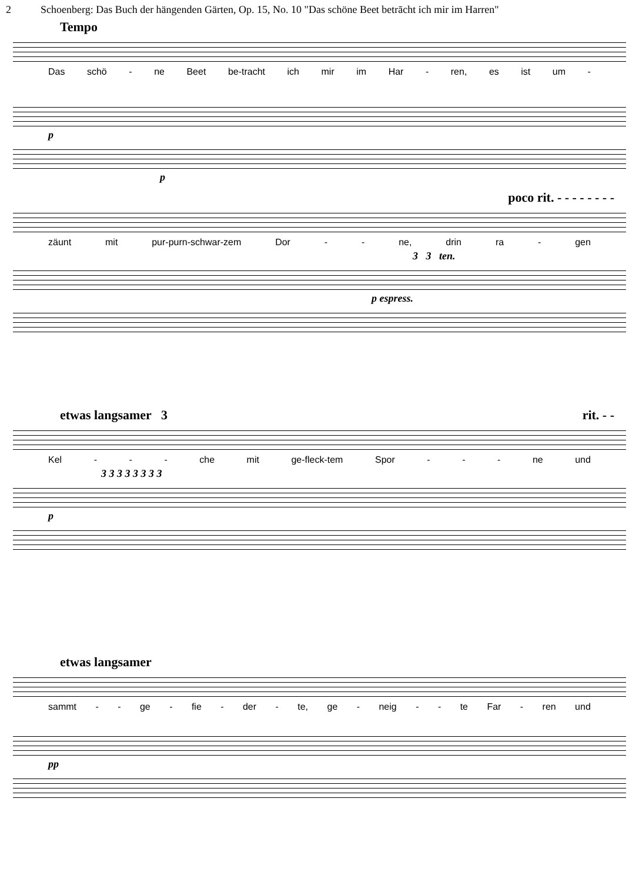2 Schoenberg: Das Buch der hängenden Gärten, Op. 15, No. 10 "Das schöne Beet betrācht ich mir im Harren"
Tempo
Das schö - ne Beet be-tracht ich mir im Har - ren, es ist um -
p
p
poco rit. - - - - - - - -
zäunt mit pur-purn-schwar-zem Dor - - ne, drin ra - gen
3 3 ten.
p espress.
etwas langsamer 3 rit. - -
Kel - - - che mit ge-fleck-tem Spor - - - ne und
3 3 3 3 3 3 3 3
p
etwas langsamer
sammt - - ge - fie - der - te, ge - neig - - te Far - ren und
pp